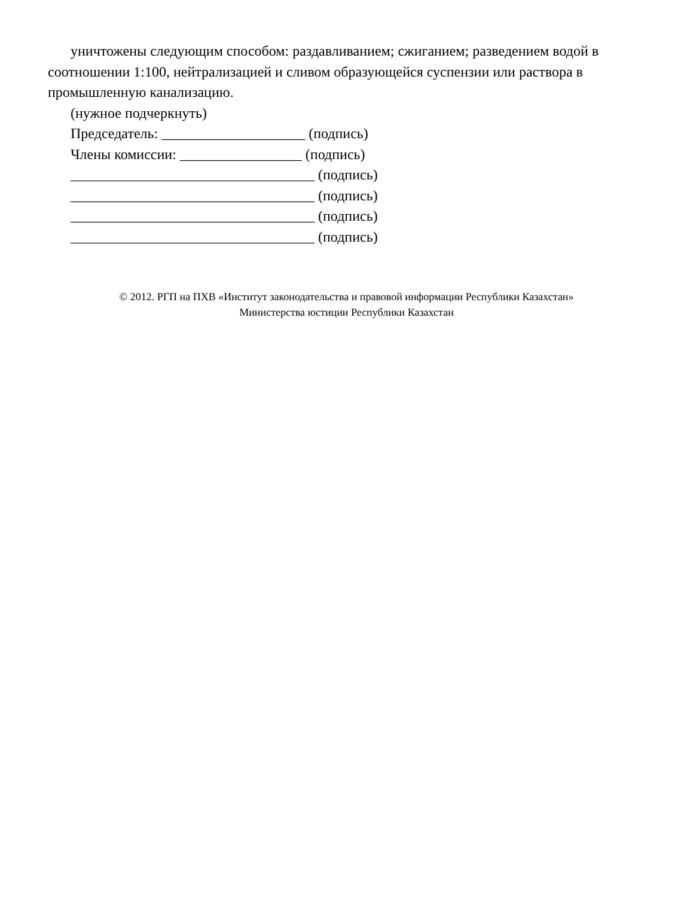уничтожены следующим способом: раздавливанием; сжиганием; разведением водой в соотношении 1:100, нейтрализацией и сливом образующейся суспензии или раствора в промышленную канализацию.
(нужное подчеркнуть)
Председатель: ____________________ (подпись)
Члены комиссии: _________________ (подпись)
__________________________________ (подпись)
__________________________________ (подпись)
__________________________________ (подпись)
__________________________________ (подпись)
© 2012. РГП на ПХВ «Институт законодательства и правовой информации Республики Казахстан»
Министерства юстиции Республики Казахстан